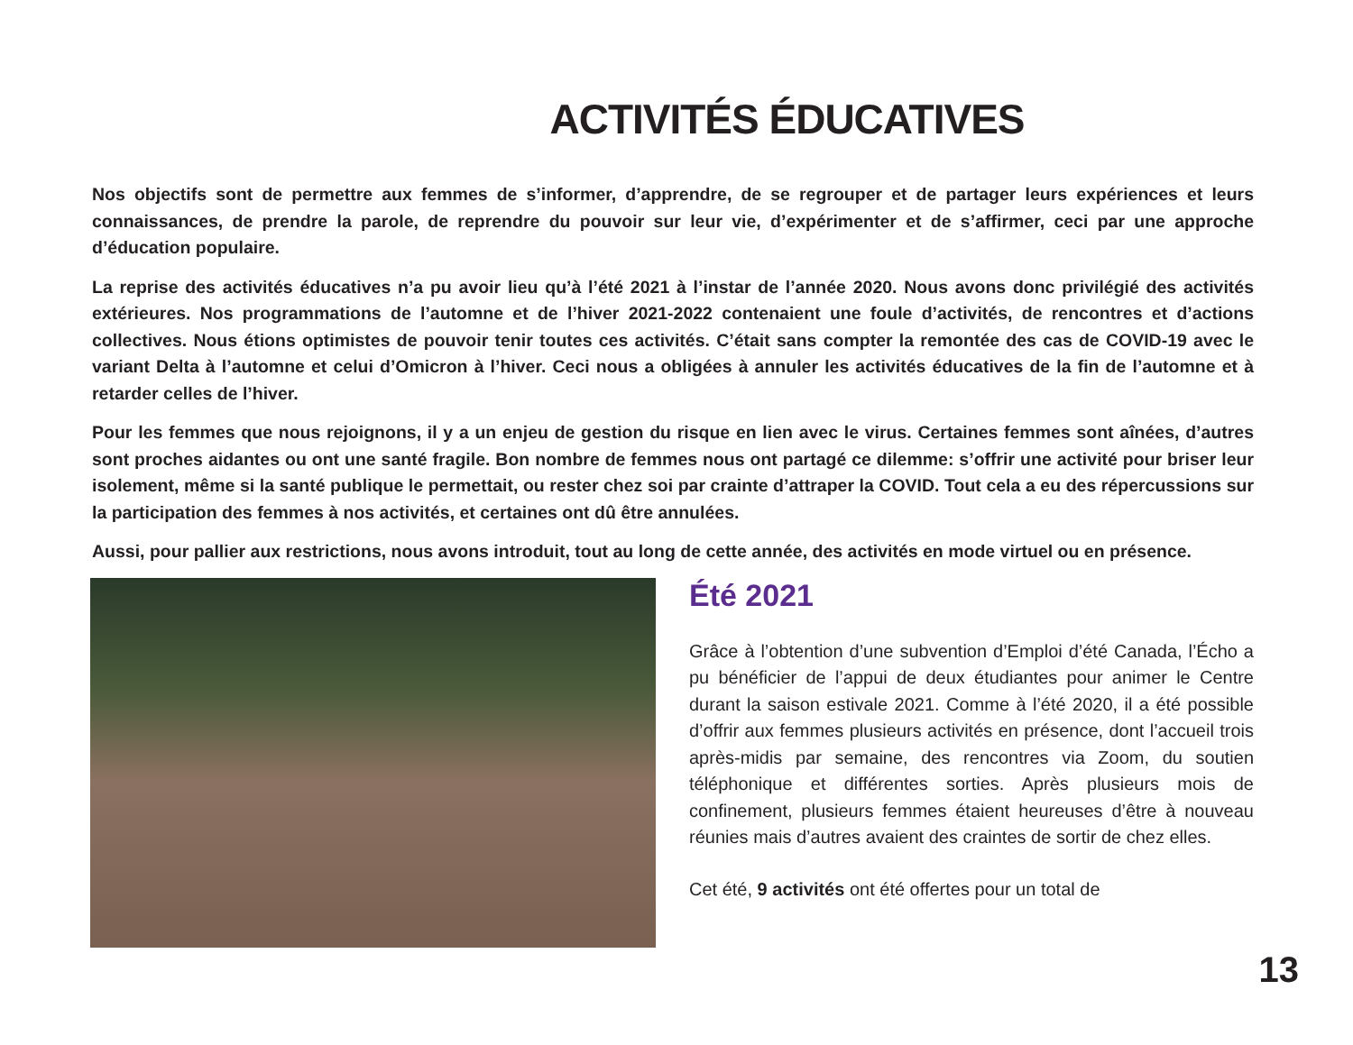ACTIVITÉS ÉDUCATIVES
Nos objectifs sont de permettre aux femmes de s’informer, d’apprendre, de se regrouper et de partager leurs expériences et leurs connaissances, de prendre la parole, de reprendre du pouvoir sur leur vie, d’expérimenter et de s’affirmer, ceci par une approche d’éducation populaire.
La reprise des activités éducatives n’a pu avoir lieu qu’à l’été 2021 à l’instar de l’année 2020. Nous avons donc privilégié des activités extérieures. Nos programmations de l’automne et de l’hiver 2021-2022 contenaient une foule d’activités, de rencontres et d’actions collectives. Nous étions optimistes de pouvoir tenir toutes ces activités. C’était sans compter la remontée des cas de COVID-19 avec le variant Delta à l’automne et celui d’Omicron à l’hiver. Ceci nous a obligées à annuler les activités éducatives de la fin de l’automne et à retarder celles de l’hiver.
Pour les femmes que nous rejoignons, il y a un enjeu de gestion du risque en lien avec le virus. Certaines femmes sont aînées, d’autres sont proches aidantes ou ont une santé fragile. Bon nombre de femmes nous ont partagé ce dilemme: s’offrir une activité pour briser leur isolement, même si la santé publique le permettait, ou rester chez soi par crainte d’attraper la COVID. Tout cela a eu des répercussions sur la participation des femmes à nos activités, et certaines ont dû être annulées.
Aussi, pour pallier aux restrictions, nous avons introduit, tout au long de cette année, des activités en mode virtuel ou en présence.
Été 2021
Grâce à l’obtention d’une subvention d’Emploi d’été Canada, l’Écho a pu bénéficier de l’appui de deux étudiantes pour animer le Centre durant la saison estivale 2021. Comme à l’été 2020, il a été possible d’offrir aux femmes plusieurs activités en présence, dont l’accueil trois après-midis par semaine, des rencontres via Zoom, du soutien téléphonique et différentes sorties. Après plusieurs mois de confinement, plusieurs femmes étaient heureuses d’être à nouveau réunies mais d’autres avaient des craintes de sortir de chez elles.
Cet été, 9 activités ont été offertes pour un total de
13